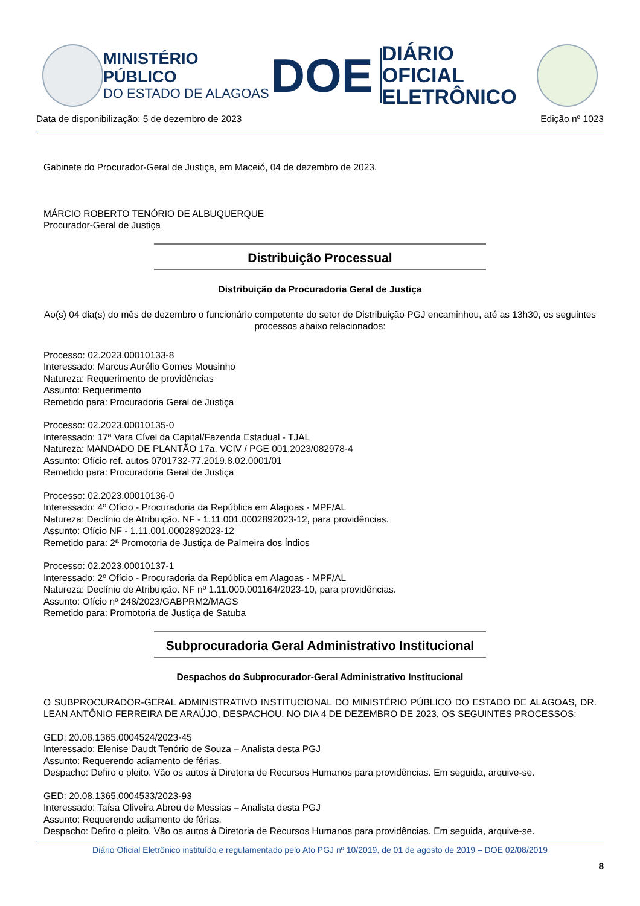MINISTÉRIO PÚBLICO
DO ESTADO DE ALAGOAS
DOE
DIÁRIO OFICIAL
ELETRÔNICO
Data de disponibilização: 5 de dezembro de 2023 Edição nº 1023
Gabinete do Procurador-Geral de Justiça, em Maceió, 04 de dezembro de 2023.
MÁRCIO ROBERTO TENÓRIO DE ALBUQUERQUE
Procurador-Geral de Justiça
Distribuição Processual
Distribuição da Procuradoria Geral de Justiça
Ao(s) 04 dia(s) do mês de dezembro o funcionário competente do setor de Distribuição PGJ encaminhou, até as 13h30, os seguintes processos abaixo relacionados:
Processo: 02.2023.00010133-8
Interessado: Marcus Aurélio Gomes Mousinho
Natureza: Requerimento de providências
Assunto: Requerimento
Remetido para: Procuradoria Geral de Justiça
Processo: 02.2023.00010135-0
Interessado: 17ª Vara Cível da Capital/Fazenda Estadual - TJAL
Natureza: MANDADO DE PLANTÃO 17a. VCIV / PGE 001.2023/082978-4
Assunto: Ofício ref. autos 0701732-77.2019.8.02.0001/01
Remetido para: Procuradoria Geral de Justiça
Processo: 02.2023.00010136-0
Interessado: 4º Ofício - Procuradoria da República em Alagoas - MPF/AL
Natureza: Declínio de Atribuição. NF - 1.11.001.0002892023-12, para providências.
Assunto: Ofício NF - 1.11.001.0002892023-12
Remetido para: 2ª Promotoria de Justiça de Palmeira dos Índios
Processo: 02.2023.00010137-1
Interessado: 2º Ofício - Procuradoria da República em Alagoas - MPF/AL
Natureza: Declínio de Atribuição. NF nº 1.11.000.001164/2023-10, para providências.
Assunto: Ofício nº 248/2023/GABPRM2/MAGS
Remetido para: Promotoria de Justiça de Satuba
Subprocuradoria Geral Administrativo Institucional
Despachos do Subprocurador-Geral Administrativo Institucional
O SUBPROCURADOR-GERAL ADMINISTRATIVO INSTITUCIONAL DO MINISTÉRIO PÚBLICO DO ESTADO DE ALAGOAS, DR. LEAN ANTÔNIO FERREIRA DE ARAÚJO, DESPACHOU, NO DIA 4 DE DEZEMBRO DE 2023, OS SEGUINTES PROCESSOS:
GED: 20.08.1365.0004524/2023-45
Interessado: Elenise Daudt Tenório de Souza – Analista desta PGJ
Assunto: Requerendo adiamento de férias.
Despacho: Defiro o pleito. Vão os autos à Diretoria de Recursos Humanos para providências. Em seguida, arquive-se.
GED: 20.08.1365.0004533/2023-93
Interessado: Taísa Oliveira Abreu de Messias – Analista desta PGJ
Assunto: Requerendo adiamento de férias.
Despacho: Defiro o pleito. Vão os autos à Diretoria de Recursos Humanos para providências. Em seguida, arquive-se.
Diário Oficial Eletrônico instituído e regulamentado pelo Ato PGJ nº 10/2019, de 01 de agosto de 2019 – DOE 02/08/2019
8